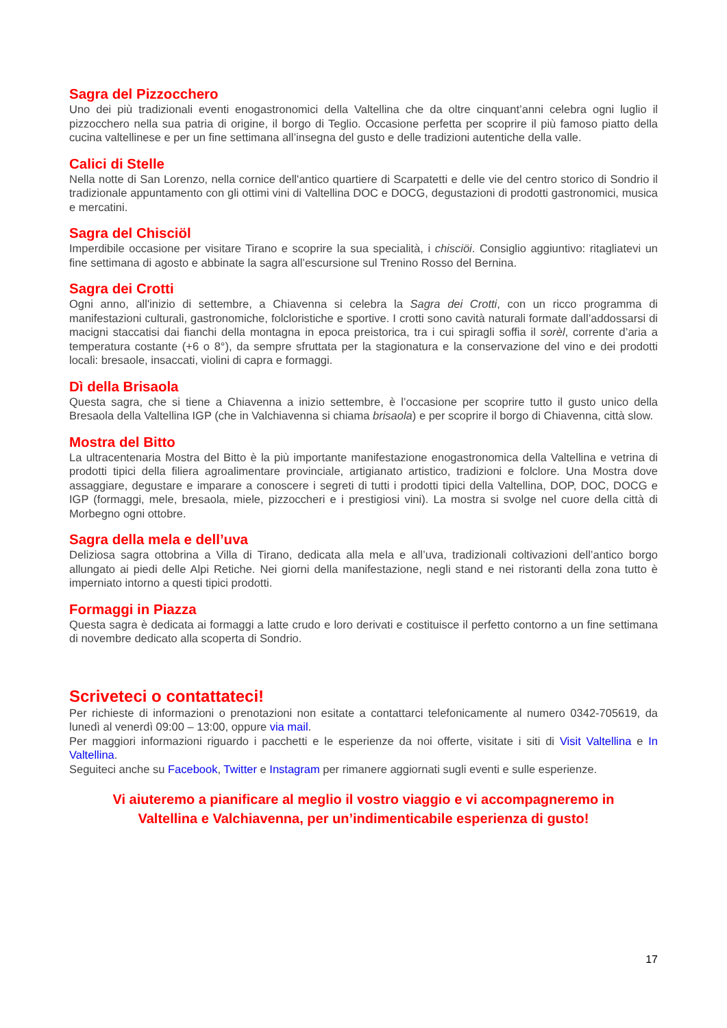Sagra del Pizzocchero
Uno dei più tradizionali eventi enogastronomici della Valtellina che da oltre cinquant’anni celebra ogni luglio il pizzocchero nella sua patria di origine, il borgo di Teglio. Occasione perfetta per scoprire il più famoso piatto della cucina valtellinese e per un fine settimana all’insegna del gusto e delle tradizioni autentiche della valle.
Calici di Stelle
Nella notte di San Lorenzo, nella cornice dell'antico quartiere di Scarpatetti e delle vie del centro storico di Sondrio il tradizionale appuntamento con gli ottimi vini di Valtellina DOC e DOCG, degustazioni di prodotti gastronomici, musica e mercatini.
Sagra del Chisciöl
Imperdibile occasione per visitare Tirano e scoprire la sua specialità, i chisciöi. Consiglio aggiuntivo: ritagliatevi un fine settimana di agosto e abbinate la sagra all’escursione sul Trenino Rosso del Bernina.
Sagra dei Crotti
Ogni anno, all'inizio di settembre, a Chiavenna si celebra la Sagra dei Crotti, con un ricco programma di manifestazioni culturali, gastronomiche, folcloristiche e sportive. I crotti sono cavità naturali formate dall’addossarsi di macigni staccatisi dai fianchi della montagna in epoca preistorica, tra i cui spiragli soffia il sorèl, corrente d’aria a temperatura costante (+6 o 8°), da sempre sfruttata per la stagionatura e la conservazione del vino e dei prodotti locali: bresaole, insaccati, violini di capra e formaggi.
Dì della Brisaola
Questa sagra, che si tiene a Chiavenna a inizio settembre, è l’occasione per scoprire tutto il gusto unico della Bresaola della Valtellina IGP (che in Valchiavenna si chiama brisaola) e per scoprire il borgo di Chiavenna, città slow.
Mostra del Bitto
La ultracentenaria Mostra del Bitto è la più importante manifestazione enogastronomica della Valtellina e vetrina di prodotti tipici della filiera agroalimentare provinciale, artigianato artistico, tradizioni e folclore. Una Mostra dove assaggiare, degustare e imparare a conoscere i segreti di tutti i prodotti tipici della Valtellina, DOP, DOC, DOCG e IGP (formaggi, mele, bresaola, miele, pizzoccheri e i prestigiosi vini). La mostra si svolge nel cuore della città di Morbegno ogni ottobre.
Sagra della mela e dell’uva
Deliziosa sagra ottobrina a Villa di Tirano, dedicata alla mela e all’uva, tradizionali coltivazioni dell’antico borgo allungato ai piedi delle Alpi Retiche. Nei giorni della manifestazione, negli stand e nei ristoranti della zona tutto è imperniato intorno a questi tipici prodotti.
Formaggi in Piazza
Questa sagra è dedicata ai formaggi a latte crudo e loro derivati e costituisce il perfetto contorno a un fine settimana di novembre dedicato alla scoperta di Sondrio.
Scriveteci o contattateci!
Per richieste di informazioni o prenotazioni non esitate a contattarci telefonicamente al numero 0342-705619, da lunedì al venerdì 09:00 – 13:00, oppure via mail.
Per maggiori informazioni riguardo i pacchetti e le esperienze da noi offerte, visitate i siti di Visit Valtellina e In Valtellina.
Seguiteci anche su Facebook, Twitter e Instagram per rimanere aggiornati sugli eventi e sulle esperienze.
Vi aiuteremo a pianificare al meglio il vostro viaggio e vi accompagneremo in
Valtellina e Valchiavenna, per un’indimenticabile esperienza di gusto!
17